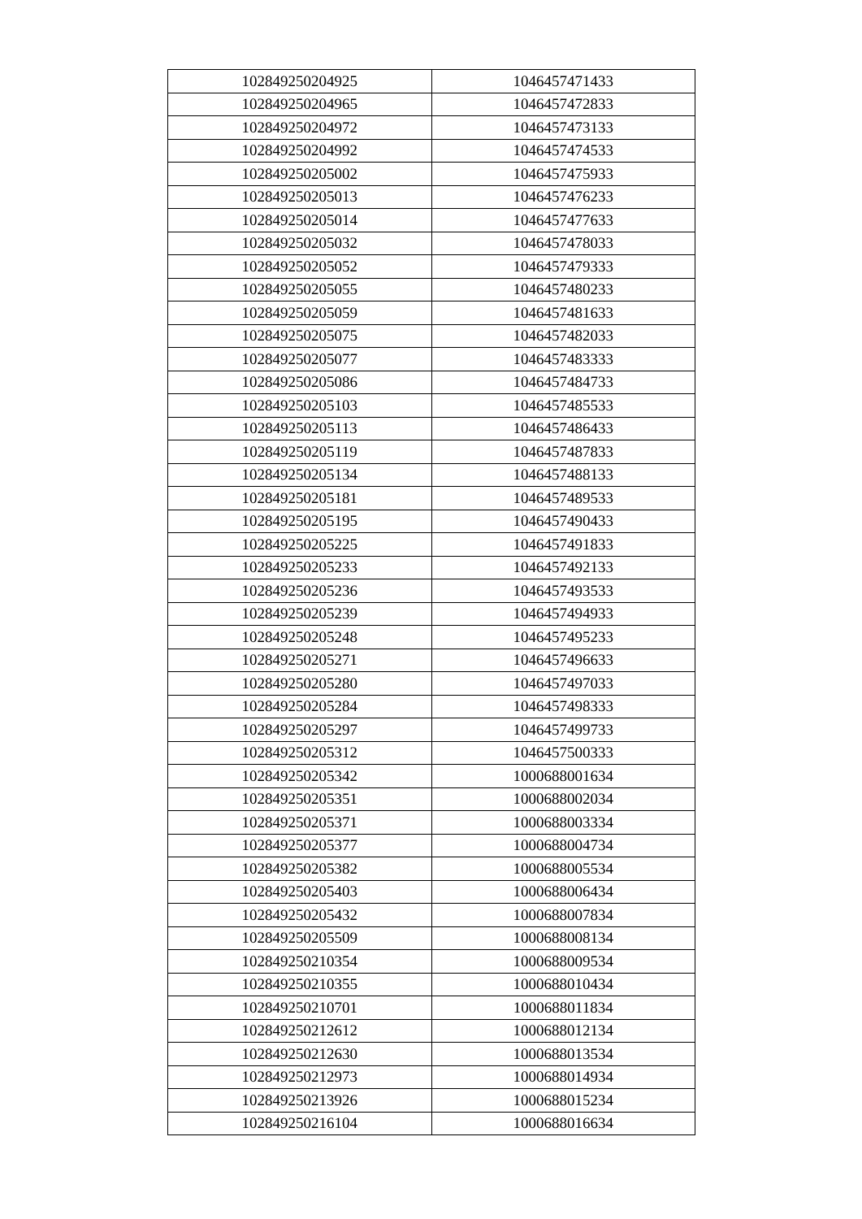| 102849250204925 | 1046457471433 |
| 102849250204965 | 1046457472833 |
| 102849250204972 | 1046457473133 |
| 102849250204992 | 1046457474533 |
| 102849250205002 | 1046457475933 |
| 102849250205013 | 1046457476233 |
| 102849250205014 | 1046457477633 |
| 102849250205032 | 1046457478033 |
| 102849250205052 | 1046457479333 |
| 102849250205055 | 1046457480233 |
| 102849250205059 | 1046457481633 |
| 102849250205075 | 1046457482033 |
| 102849250205077 | 1046457483333 |
| 102849250205086 | 1046457484733 |
| 102849250205103 | 1046457485533 |
| 102849250205113 | 1046457486433 |
| 102849250205119 | 1046457487833 |
| 102849250205134 | 1046457488133 |
| 102849250205181 | 1046457489533 |
| 102849250205195 | 1046457490433 |
| 102849250205225 | 1046457491833 |
| 102849250205233 | 1046457492133 |
| 102849250205236 | 1046457493533 |
| 102849250205239 | 1046457494933 |
| 102849250205248 | 1046457495233 |
| 102849250205271 | 1046457496633 |
| 102849250205280 | 1046457497033 |
| 102849250205284 | 1046457498333 |
| 102849250205297 | 1046457499733 |
| 102849250205312 | 1046457500333 |
| 102849250205342 | 1000688001634 |
| 102849250205351 | 1000688002034 |
| 102849250205371 | 1000688003334 |
| 102849250205377 | 1000688004734 |
| 102849250205382 | 1000688005534 |
| 102849250205403 | 1000688006434 |
| 102849250205432 | 1000688007834 |
| 102849250205509 | 1000688008134 |
| 102849250210354 | 1000688009534 |
| 102849250210355 | 1000688010434 |
| 102849250210701 | 1000688011834 |
| 102849250212612 | 1000688012134 |
| 102849250212630 | 1000688013534 |
| 102849250212973 | 1000688014934 |
| 102849250213926 | 1000688015234 |
| 102849250216104 | 1000688016634 |